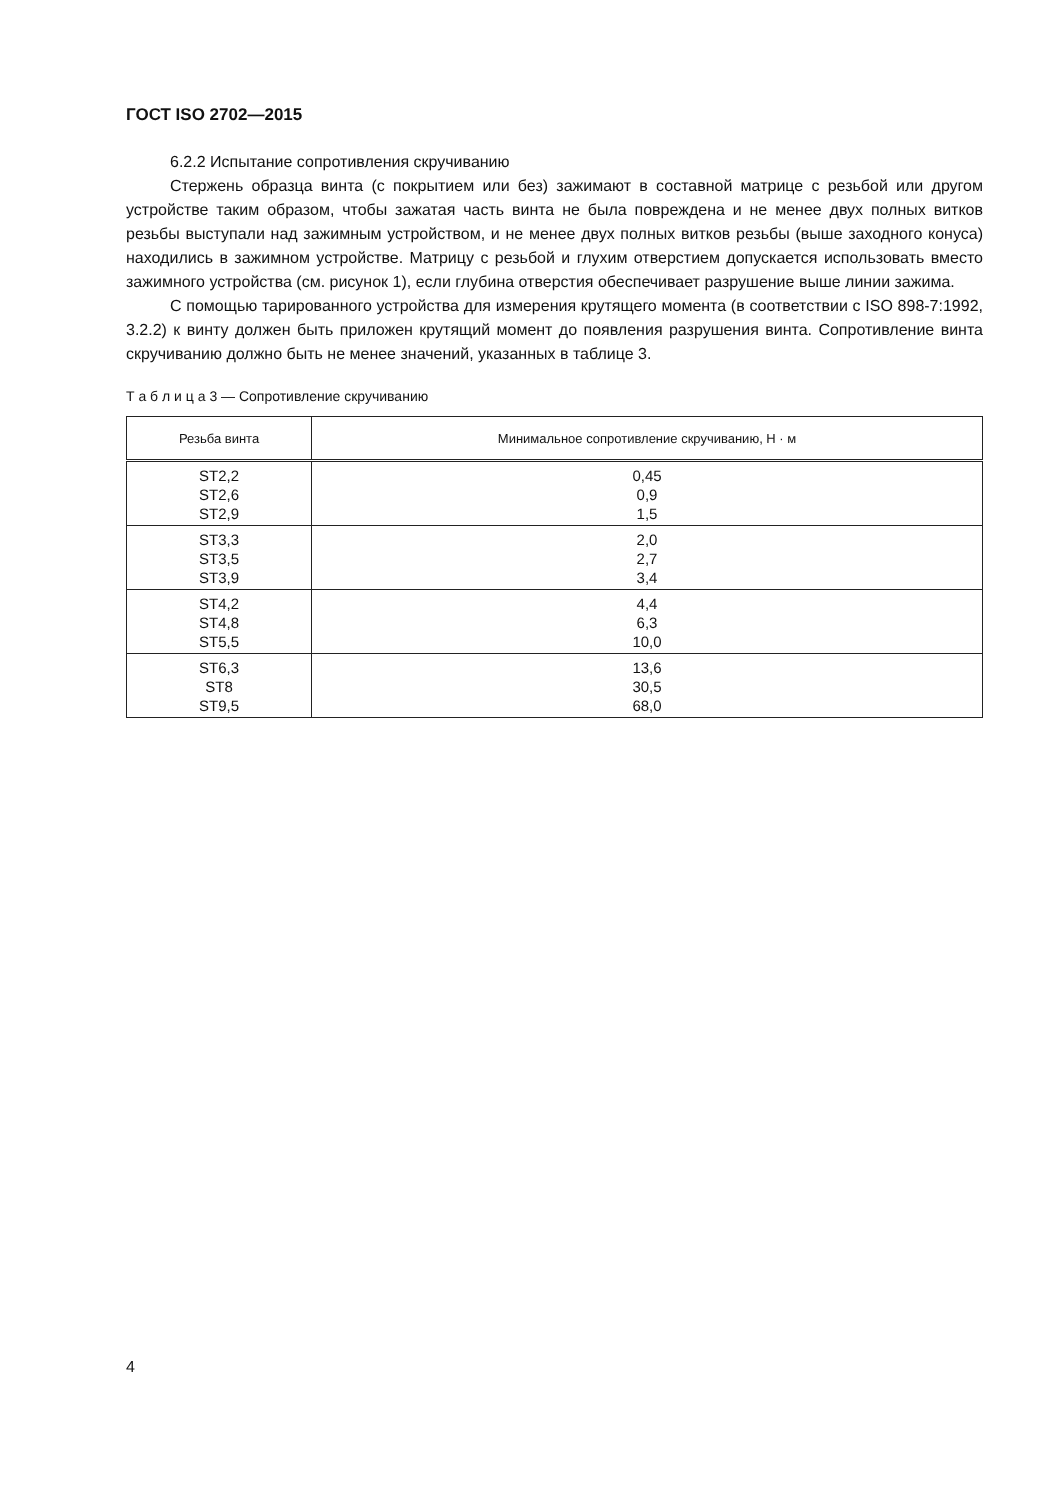ГОСТ ISO 2702—2015
6.2.2 Испытание сопротивления скручиванию
Стержень образца винта (с покрытием или без) зажимают в составной матрице с резьбой или другом устройстве таким образом, чтобы зажатая часть винта не была повреждена и не менее двух полных витков резьбы выступали над зажимным устройством, и не менее двух полных витков резьбы (выше заходного конуса) находились в зажимном устройстве. Матрицу с резьбой и глухим отверстием допускается использовать вместо зажимного устройства (см. рисунок 1), если глубина отверстия обеспечивает разрушение выше линии зажима.
С помощью тарированного устройства для измерения крутящего момента (в соответствии с ISO 898-7:1992, 3.2.2) к винту должен быть приложен крутящий момент до появления разрушения винта. Сопротивление винта скручиванию должно быть не менее значений, указанных в таблице 3.
Т а б л и ц а 3 — Сопротивление скручиванию
| Резьба винта | Минимальное сопротивление скручиванию, Н · м |
| --- | --- |
| ST2,2 ST2,6 ST2,9 | 0,45 0,9 1,5 |
| ST3,3 ST3,5 ST3,9 | 2,0 2,7 3,4 |
| ST4,2 ST4,8 ST5,5 | 4,4 6,3 10,0 |
| ST6,3 ST8 ST9,5 | 13,6 30,5 68,0 |
4